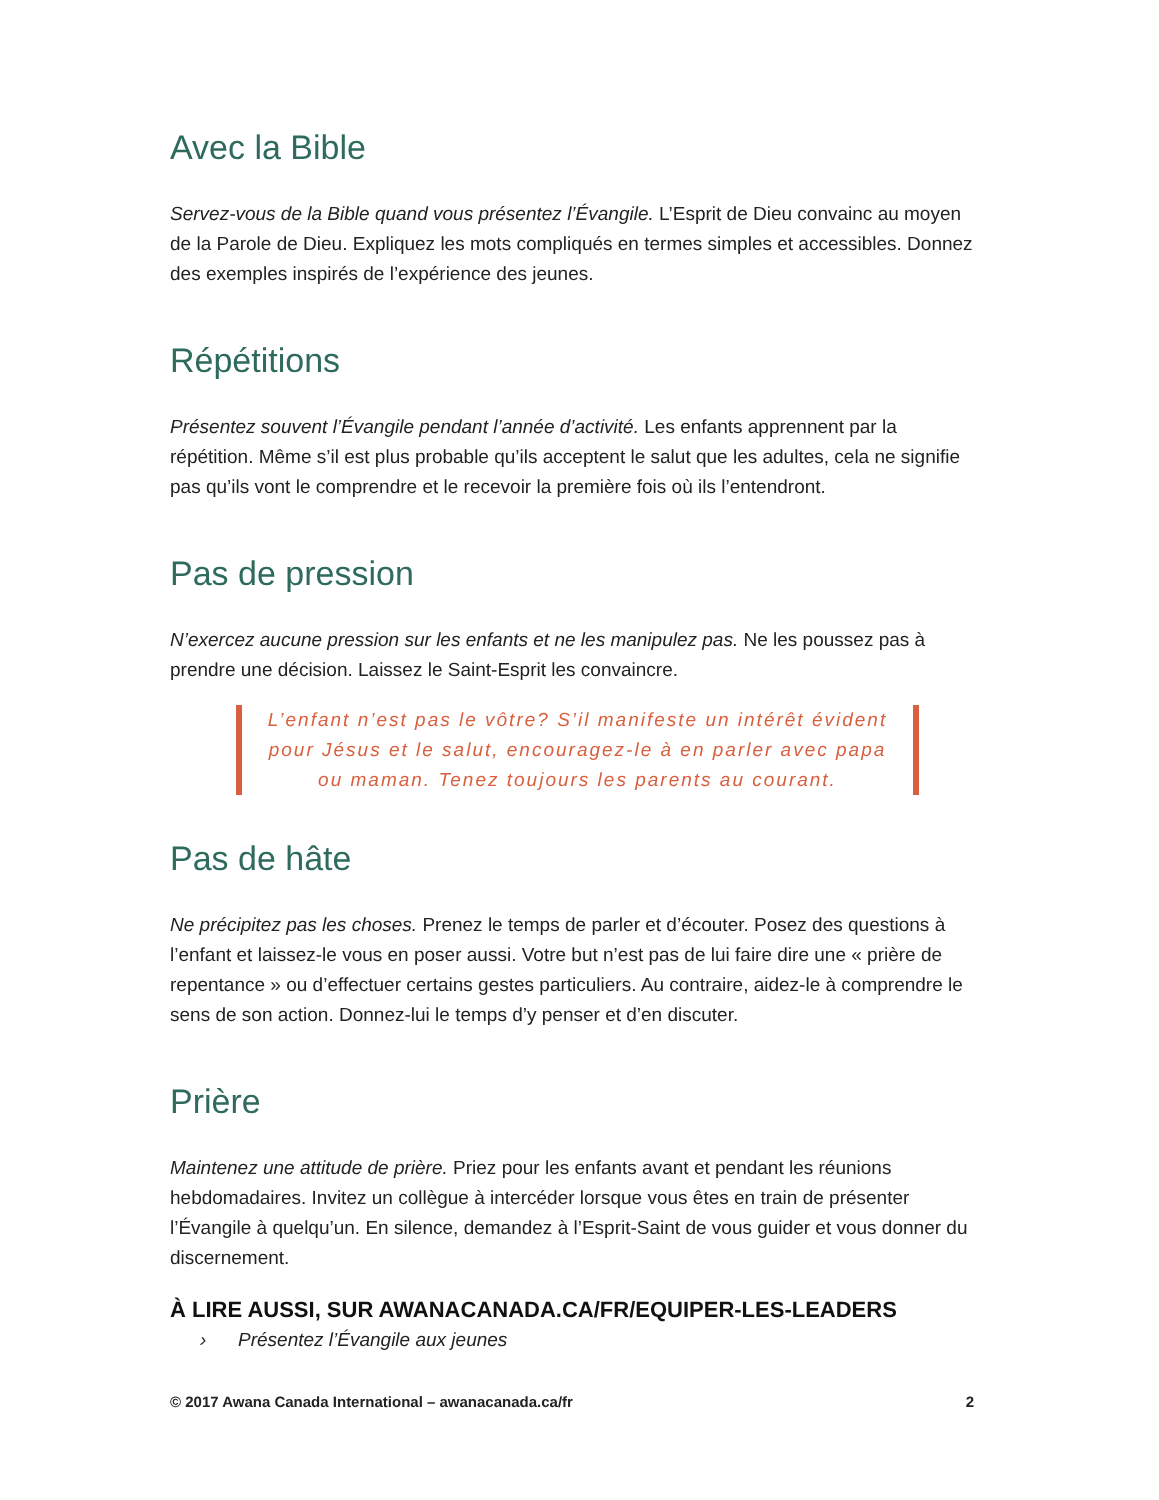Avec la Bible
Servez-vous de la Bible quand vous présentez l’Évangile. L’Esprit de Dieu convainc au moyen de la Parole de Dieu. Expliquez les mots compliqués en termes simples et accessibles. Donnez des exemples inspirés de l’expérience des jeunes.
Répétitions
Présentez souvent l’Évangile pendant l’année d’activité. Les enfants apprennent par la répétition. Même s’il est plus probable qu’ils acceptent le salut que les adultes, cela ne signifie pas qu’ils vont le comprendre et le recevoir la première fois où ils l’entendront.
Pas de pression
N’exercez aucune pression sur les enfants et ne les manipulez pas. Ne les poussez pas à prendre une décision. Laissez le Saint-Esprit les convaincre.
L’enfant n’est pas le vôtre? S’il manifeste un intérêt évident pour Jésus et le salut, encouragez-le à en parler avec papa ou maman. Tenez toujours les parents au courant.
Pas de hâte
Ne précipitez pas les choses. Prenez le temps de parler et d’écouter. Posez des questions à l’enfant et laissez-le vous en poser aussi. Votre but n’est pas de lui faire dire une « prière de repentance » ou d’effectuer certains gestes particuliers. Au contraire, aidez-le à comprendre le sens de son action. Donnez-lui le temps d’y penser et d’en discuter.
Prière
Maintenez une attitude de prière. Priez pour les enfants avant et pendant les réunions hebdomadaires. Invitez un collègue à intercéder lorsque vous êtes en train de présenter l’Évangile à quelqu’un. En silence, demandez à l’Esprit-Saint de vous guider et vous donner du discernement.
À LIRE AUSSI, SUR AWANACANADA.CA/FR/EQUIPER-LES-LEADERS
› Présentez l’Évangile aux jeunes
© 2017 Awana Canada International – awanacanada.ca/fr 2